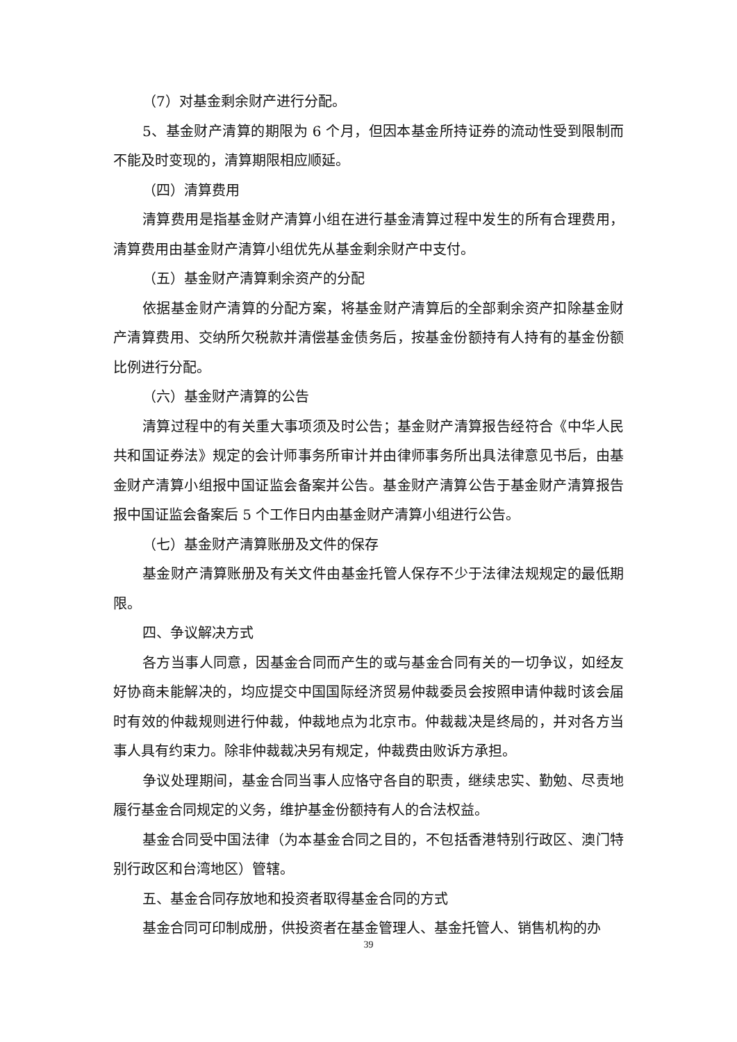（7）对基金剩余财产进行分配。
5、基金财产清算的期限为 6 个月，但因本基金所持证券的流动性受到限制而不能及时变现的，清算期限相应顺延。
（四）清算费用
清算费用是指基金财产清算小组在进行基金清算过程中发生的所有合理费用，清算费用由基金财产清算小组优先从基金剩余财产中支付。
（五）基金财产清算剩余资产的分配
依据基金财产清算的分配方案，将基金财产清算后的全部剩余资产扣除基金财产清算费用、交纳所欠税款并清偿基金债务后，按基金份额持有人持有的基金份额比例进行分配。
（六）基金财产清算的公告
清算过程中的有关重大事项须及时公告；基金财产清算报告经符合《中华人民共和国证券法》规定的会计师事务所审计并由律师事务所出具法律意见书后，由基金财产清算小组报中国证监会备案并公告。基金财产清算公告于基金财产清算报告报中国证监会备案后 5 个工作日内由基金财产清算小组进行公告。
（七）基金财产清算账册及文件的保存
基金财产清算账册及有关文件由基金托管人保存不少于法律法规规定的最低期限。
四、争议解决方式
各方当事人同意，因基金合同而产生的或与基金合同有关的一切争议，如经友好协商未能解决的，均应提交中国国际经济贸易仲裁委员会按照申请仲裁时该会届时有效的仲裁规则进行仲裁，仲裁地点为北京市。仲裁裁决是终局的，并对各方当事人具有约束力。除非仲裁裁决另有规定，仲裁费由败诉方承担。
争议处理期间，基金合同当事人应恪守各自的职责，继续忠实、勤勉、尽责地履行基金合同规定的义务，维护基金份额持有人的合法权益。
基金合同受中国法律（为本基金合同之目的，不包括香港特别行政区、澳门特别行政区和台湾地区）管辖。
五、基金合同存放地和投资者取得基金合同的方式
基金合同可印制成册，供投资者在基金管理人、基金托管人、销售机构的办
39